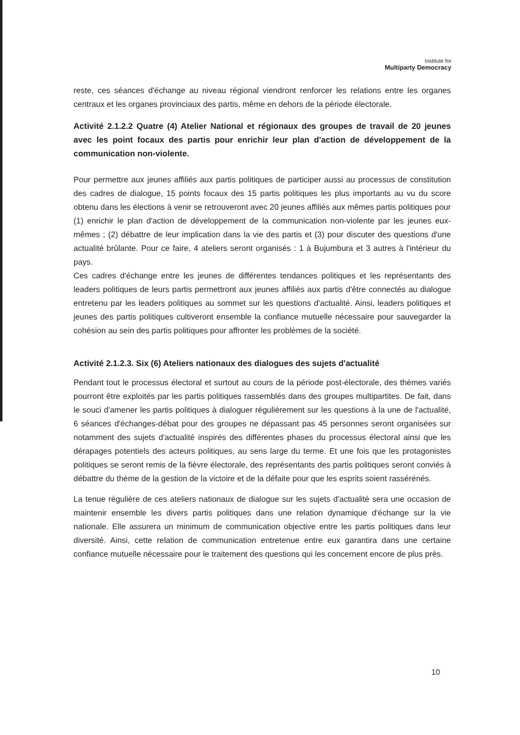Institute for
Multiparty Democracy
reste, ces séances d'échange au niveau régional viendront renforcer les relations entre les organes centraux et les organes provinciaux des partis, même en dehors de la période électorale.
Activité 2.1.2.2 Quatre (4) Atelier National et régionaux des groupes de travail de 20 jeunes avec les point focaux des partis pour enrichir leur plan d'action de développement de la communication non-violente.
Pour permettre aux jeunes affiliés aux partis politiques de participer aussi au processus de constitution des cadres de dialogue, 15 points focaux des 15 partis politiques les plus importants au vu du score obtenu dans les élections à venir se retrouveront avec 20 jeunes affiliés aux mêmes partis politiques pour (1) enrichir le plan d'action de développement de la communication non-violente par les jeunes eux-mêmes ; (2) débattre de leur implication dans la vie des partis et (3) pour discuter des questions d'une actualité brûlante. Pour ce faire, 4 ateliers seront organisés : 1 à Bujumbura et 3 autres à l'intérieur du pays.
Ces cadres d'échange entre les jeunes de différentes tendances politiques et les représentants des leaders politiques de leurs partis permettront aux jeunes affiliés aux partis d'être connectés au dialogue entretenu par les leaders politiques au sommet sur les questions d'actualité. Ainsi, leaders politiques et jeunes des partis politiques cultiveront ensemble la confiance mutuelle nécessaire pour sauvegarder la cohésion au sein des partis politiques pour affronter les problèmes de la société.
Activité 2.1.2.3. Six (6) Ateliers nationaux des dialogues des sujets d'actualité
Pendant tout le processus électoral et surtout au cours de la période post-électorale, des thèmes variés pourront être exploités par les partis politiques rassemblés dans des groupes multipartites. De fait, dans le souci d'amener les partis politiques à dialoguer régulièrement sur les questions à la une de l'actualité, 6 séances d'échanges-débat pour des groupes ne dépassant pas 45 personnes seront organisées sur notamment des sujets d'actualité inspirés des différentes phases du processus électoral ainsi que les dérapages potentiels des acteurs politiques, au sens large du terme. Et une fois que les protagonistes politiques se seront remis de la fièvre électorale, des représentants des partis politiques seront conviés à débattre du thème de la gestion de la victoire et de la défaite pour que les esprits soient rassérénés.
La tenue régulière de ces ateliers nationaux de dialogue sur les sujets d'actualité sera une occasion de maintenir ensemble les divers partis politiques dans une relation dynamique d'échange sur la vie nationale. Elle assurera un minimum de communication objective entre les partis politiques dans leur diversité. Ainsi, cette relation de communication entretenue entre eux garantira dans une certaine confiance mutuelle nécessaire pour le traitement des questions qui les concernent encore de plus près.
10